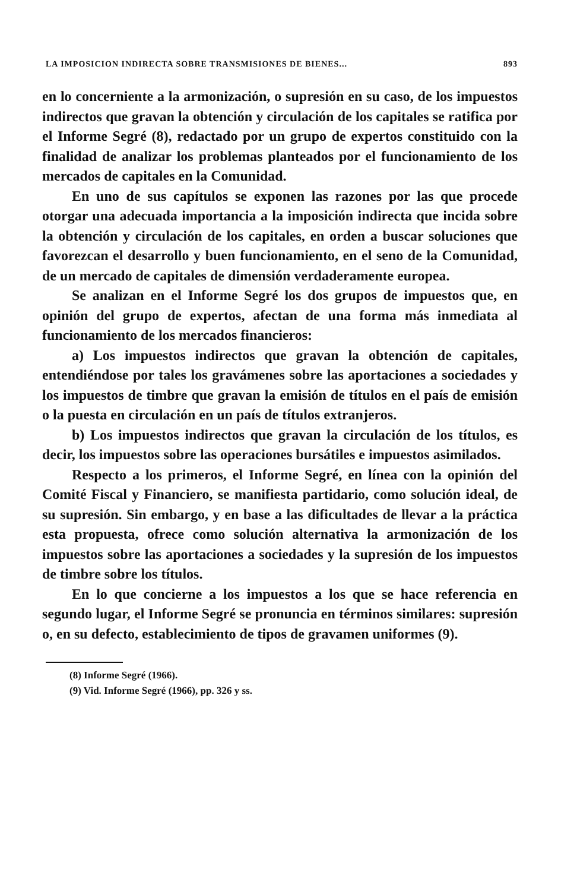LA IMPOSICION INDIRECTA SOBRE TRANSMISIONES DE BIENES... 893
en lo concerniente a la armonización, o supresión en su caso, de los impuestos indirectos que gravan la obtención y circulación de los capitales se ratifica por el Informe Segré (8), redactado por un grupo de expertos constituido con la finalidad de analizar los problemas planteados por el funcionamiento de los mercados de capitales en la Comunidad.
En uno de sus capítulos se exponen las razones por las que procede otorgar una adecuada importancia a la imposición indirecta que incida sobre la obtención y circulación de los capitales, en orden a buscar soluciones que favorezcan el desarrollo y buen funcionamiento, en el seno de la Comunidad, de un mercado de capitales de dimensión verdaderamente europea.
Se analizan en el Informe Segré los dos grupos de impuestos que, en opinión del grupo de expertos, afectan de una forma más inmediata al funcionamiento de los mercados financieros:
a) Los impuestos indirectos que gravan la obtención de capitales, entendiéndose por tales los gravámenes sobre las aportaciones a sociedades y los impuestos de timbre que gravan la emisión de títulos en el país de emisión o la puesta en circulación en un país de títulos extranjeros.
b) Los impuestos indirectos que gravan la circulación de los títulos, es decir, los impuestos sobre las operaciones bursátiles e impuestos asimilados.
Respecto a los primeros, el Informe Segré, en línea con la opinión del Comité Fiscal y Financiero, se manifiesta partidario, como solución ideal, de su supresión. Sin embargo, y en base a las dificultades de llevar a la práctica esta propuesta, ofrece como solución alternativa la armonización de los impuestos sobre las aportaciones a sociedades y la supresión de los impuestos de timbre sobre los títulos.
En lo que concierne a los impuestos a los que se hace referencia en segundo lugar, el Informe Segré se pronuncia en términos similares: supresión o, en su defecto, establecimiento de tipos de gravamen uniformes (9).
(8) Informe Segré (1966).
(9) Vid. Informe Segré (1966), pp. 326 y ss.